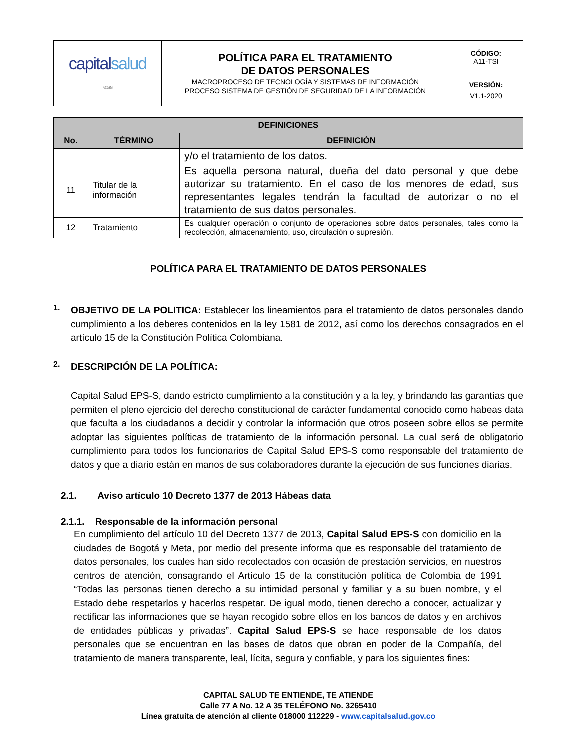| capital salud eps-s | POLÍTICA PARA EL TRATAMIENTO DE DATOS PERSONALES MACROPROCESO DE TECNOLOGÍA Y SISTEMAS DE INFORMACIÓN PROCESO SISTEMA DE GESTIÓN DE SEGURIDAD DE LA INFORMACIÓN | CÓDIGO: A11-TSI |
| | | VERSIÓN: V1.1-2020 |
| DEFINICIONES | | |
| --- | --- | --- |
| No. | TÉRMINO | DEFINICIÓN |
| | | y/o el tratamiento de los datos. |
| 11 | Titular de la información | Es aquella persona natural, dueña del dato personal y que debe autorizar su tratamiento. En el caso de los menores de edad, sus representantes legales tendrán la facultad de autorizar o no el tratamiento de sus datos personales. |
| 12 | Tratamiento | Es cualquier operación o conjunto de operaciones sobre datos personales, tales como la recolección, almacenamiento, uso, circulación o supresión. |
POLÍTICA PARA EL TRATAMIENTO DE DATOS PERSONALES
1.
OBJETIVO DE LA POLITICA: Establecer los lineamientos para el tratamiento de datos personales dando cumplimiento a los deberes contenidos en la ley 1581 de 2012, así como los derechos consagrados en el artículo 15 de la Constitución Política Colombiana.
2.
DESCRIPCIÓN DE LA POLÍTICA:
Capital Salud EPS-S, dando estricto cumplimiento a la constitución y a la ley, y brindando las garantías que permiten el pleno ejercicio del derecho constitucional de carácter fundamental conocido como habeas data que faculta a los ciudadanos a decidir y controlar la información que otros poseen sobre ellos se permite adoptar las siguientes políticas de tratamiento de la información personal. La cual será de obligatorio cumplimiento para todos los funcionarios de Capital Salud EPS-S como responsable del tratamiento de datos y que a diario están en manos de sus colaboradores durante la ejecución de sus funciones diarias.
2.1. Aviso artículo 10 Decreto 1377 de 2013 Hábeas data
2.1.1. Responsable de la información personal
En cumplimiento del artículo 10 del Decreto 1377 de 2013, Capital Salud EPS-S con domicilio en la ciudades de Bogotá y Meta, por medio del presente informa que es responsable del tratamiento de datos personales, los cuales han sido recolectados con ocasión de prestación servicios, en nuestros centros de atención, consagrando el Artículo 15 de la constitución política de Colombia de 1991 “Todas las personas tienen derecho a su intimidad personal y familiar y a su buen nombre, y el Estado debe respetarlos y hacerlos respetar. De igual modo, tienen derecho a conocer, actualizar y rectificar las informaciones que se hayan recogido sobre ellos en los bancos de datos y en archivos de entidades públicas y privadas”. Capital Salud EPS-S se hace responsable de los datos personales que se encuentran en las bases de datos que obran en poder de la Compañía, del tratamiento de manera transparente, leal, lícita, segura y confiable, y para los siguientes fines:
CAPITAL SALUD TE ENTIENDE, TE ATIENDE
Calle 77 A No. 12 A 35 TELÉFONO No. 3265410
Línea gratuita de atención al cliente 018000 112229 - www.capitalsalud.gov.co